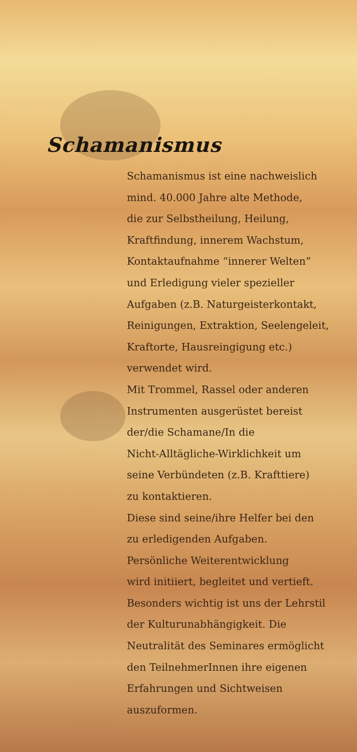Schamanismus
Schamanismus ist eine nachweislich
mind. 40.000 Jahre alte Methode,
die zur Selbstheilung, Heilung,
Kraftfindung, innerem Wachstum,
Kontaktaufnahme “innerer Welten”
und Erledigung vieler spezieller
Aufgaben (z.B. Naturgeisterkontakt,
Reinigungen, Extraktion, Seelengeleit,
Kraftorte, Hausreingigung etc.)
verwendet wird.
Mit Trommel, Rassel oder anderen
Instrumenten ausgerüstet bereist
der/die Schamane/In die
Nicht-Alltägliche-Wirklichkeit um
seine Verbündeten (z.B. Krafttiere)
zu kontaktieren.
Diese sind seine/ihre Helfer bei den
zu erledigenden Aufgaben.
Persönliche Weiterentwicklung
wird initiiert, begleitet und vertieft.
Besonders wichtig ist uns der Lehrstil
der Kulturunabhängigkeit. Die
Neutralität des Seminares ermöglicht
den TeilnehmerInnen ihre eigenen
Erfahrungen und Sichtweisen
auszuformen.